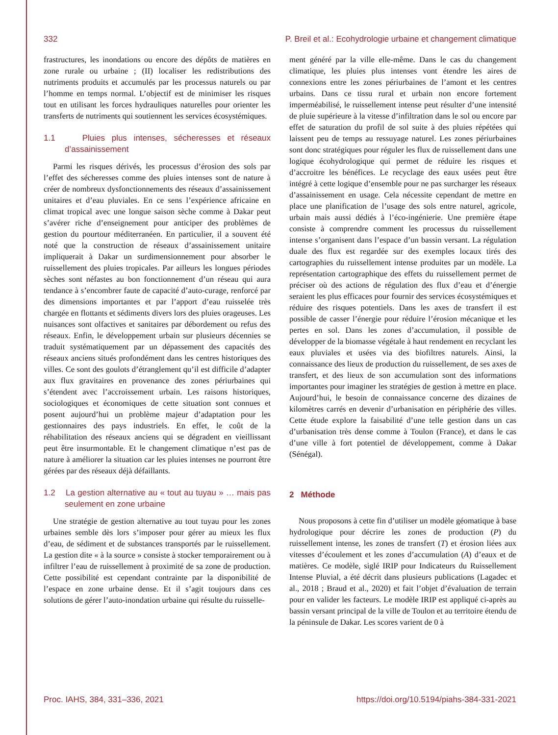332 P. Breil et al.: Ecohydrologie urbaine et changement climatique
frastructures, les inondations ou encore des dépôts de matières en zone rurale ou urbaine ; (II) localiser les redistributions des nutriments produits et accumulés par les processus naturels ou par l’homme en temps normal. L’objectif est de minimiser les risques tout en utilisant les forces hydrauliques naturelles pour orienter les transferts de nutriments qui soutiennent les services écosystémiques.
1.1 Pluies plus intenses, sécheresses et réseaux d’assainissement
Parmi les risques dérivés, les processus d’érosion des sols par l’effet des sécheresses comme des pluies intenses sont de nature à créer de nombreux dysfonctionnements des réseaux d’assainissement unitaires et d’eau pluviales. En ce sens l’expérience africaine en climat tropical avec une longue saison sèche comme à Dakar peut s’avérer riche d’enseignement pour anticiper des problèmes de gestion du pourtour méditerranéen. En particulier, il a souvent été noté que la construction de réseaux d’assainissement unitaire impliquerait à Dakar un surdimensionnement pour absorber le ruissellement des pluies tropicales. Par ailleurs les longues périodes sèches sont néfastes au bon fonctionnement d’un réseau qui aura tendance à s’encombrer faute de capacité d’auto-curage, renforcé par des dimensions importantes et par l’apport d’eau ruisselée très chargée en flottants et sédiments divers lors des pluies orageuses. Les nuisances sont olfactives et sanitaires par débordement ou refus des réseaux. Enfin, le développement urbain sur plusieurs décennies se traduit systématiquement par un dépassement des capacités des réseaux anciens situés profondément dans les centres historiques des villes. Ce sont des goulots d’étranglement qu’il est difficile d’adapter aux flux gravitaires en provenance des zones périurbaines qui s’étendent avec l’accroissement urbain. Les raisons historiques, sociologiques et économiques de cette situation sont connues et posent aujourd’hui un problème majeur d’adaptation pour les gestionnaires des pays industriels. En effet, le coût de la réhabilitation des réseaux anciens qui se dégradent en vieillissant peut être insurmontable. Et le changement climatique n’est pas de nature à améliorer la situation car les pluies intenses ne pourront être gérées par des réseaux déjà défaillants.
1.2 La gestion alternative au « tout au tuyau » … mais pas seulement en zone urbaine
Une stratégie de gestion alternative au tout tuyau pour les zones urbaines semble dès lors s’imposer pour gérer au mieux les flux d’eau, de sédiment et de substances transportés par le ruissellement. La gestion dite « à la source » consiste à stocker temporairement ou à infiltrer l’eau de ruissellement à proximité de sa zone de production. Cette possibilité est cependant contrainte par la disponibilité de l’espace en zone urbaine dense. Et il s’agit toujours dans ces solutions de gérer l’auto-inondation urbaine qui résulte du ruisselle-
ment généré par la ville elle-même. Dans le cas du changement climatique, les pluies plus intenses vont étendre les aires de connexions entre les zones périurbaines de l’amont et les centres urbains. Dans ce tissu rural et urbain non encore fortement imperméabilisé, le ruissellement intense peut résulter d’une intensité de pluie supérieure à la vitesse d’infiltration dans le sol ou encore par effet de saturation du profil de sol suite à des pluies répétées qui laissent peu de temps au ressuyage naturel. Les zones périurbaines sont donc stratégiques pour réguler les flux de ruissellement dans une logique écohydrologique qui permet de réduire les risques et d’accroitre les bénéfices. Le recyclage des eaux usées peut être intégré à cette logique d’ensemble pour ne pas surcharger les réseaux d’assainissement en usage. Cela nécessite cependant de mettre en place une planification de l’usage des sols entre naturel, agricole, urbain mais aussi dédiés à l’éco-ingénierie. Une première étape consiste à comprendre comment les processus du ruissellement intense s’organisent dans l’espace d’un bassin versant. La régulation duale des flux est regardée sur des exemples locaux tirés des cartographies du ruissellement intense produites par un modèle. La représentation cartographique des effets du ruissellement permet de préciser où des actions de régulation des flux d’eau et d’énergie seraient les plus efficaces pour fournir des services écosystémiques et réduire des risques potentiels. Dans les axes de transfert il est possible de casser l’énergie pour réduire l’érosion mécanique et les pertes en sol. Dans les zones d’accumulation, il possible de développer de la biomasse végétale à haut rendement en recyclant les eaux pluviales et usées via des biofiltres naturels. Ainsi, la connaissance des lieux de production du ruissellement, de ses axes de transfert, et des lieux de son accumulation sont des informations importantes pour imaginer les stratégies de gestion à mettre en place. Aujourd’hui, le besoin de connaissance concerne des dizaines de kilomètres carrés en devenir d’urbanisation en périphérie des villes. Cette étude explore la faisabilité d’une telle gestion dans un cas d’urbanisation très dense comme à Toulon (France), et dans le cas d’une ville à fort potentiel de développement, comme à Dakar (Sénégal).
2 Méthode
Nous proposons à cette fin d’utiliser un modèle géomatique à base hydrologique pour décrire les zones de production (P) du ruissellement intense, les zones de transfert (T) et érosion liées aux vitesses d’écoulement et les zones d’accumulation (A) d’eaux et de matières. Ce modèle, siglé IRIP pour Indicateurs du Ruissellement Intense Pluvial, a été décrit dans plusieurs publications (Lagadec et al., 2018 ; Braud et al., 2020) et fait l’objet d’évaluation de terrain pour en valider les facteurs. Le modèle IRIP est appliqué ci-après au bassin versant principal de la ville de Toulon et au territoire étendu de la péninsule de Dakar. Les scores varient de 0 à
Proc. IAHS, 384, 331–336, 2021 https://doi.org/10.5194/piahs-384-331-2021